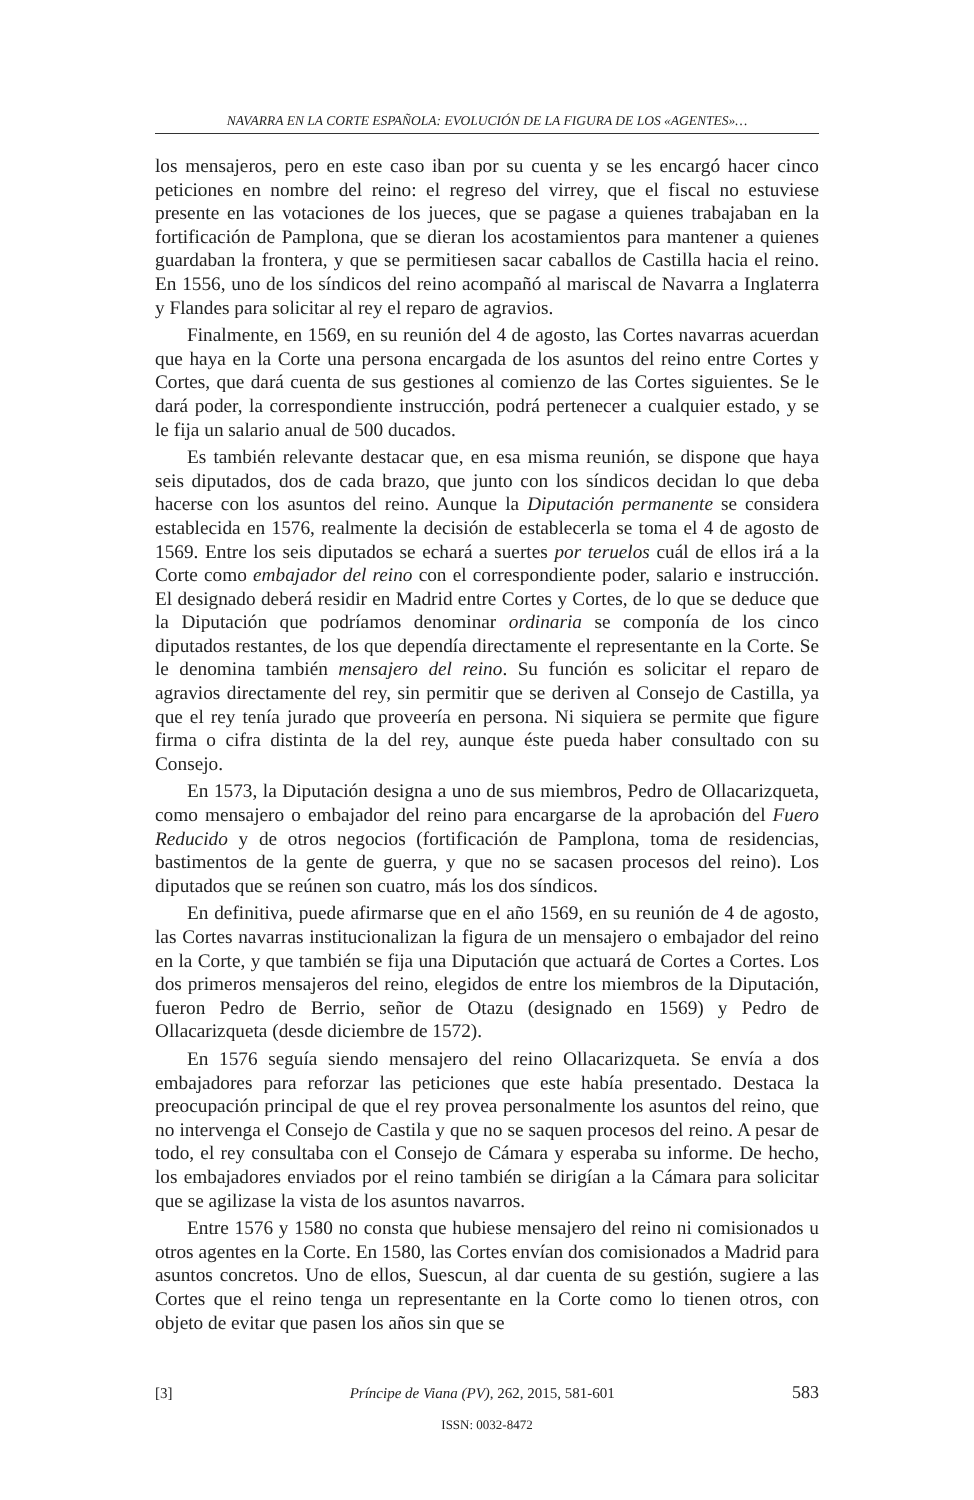NAVARRA EN LA CORTE ESPAÑOLA: EVOLUCIÓN DE LA FIGURA DE LOS «AGENTES»…
los mensajeros, pero en este caso iban por su cuenta y se les encargó hacer cinco peticiones en nombre del reino: el regreso del virrey, que el fiscal no estuviese presente en las votaciones de los jueces, que se pagase a quienes trabajaban en la fortificación de Pamplona, que se dieran los acostamientos para mantener a quienes guardaban la frontera, y que se permitiesen sacar caballos de Castilla hacia el reino. En 1556, uno de los síndicos del reino acompañó al mariscal de Navarra a Inglaterra y Flandes para solicitar al rey el reparo de agravios.
Finalmente, en 1569, en su reunión del 4 de agosto, las Cortes navarras acuerdan que haya en la Corte una persona encargada de los asuntos del reino entre Cortes y Cortes, que dará cuenta de sus gestiones al comienzo de las Cortes siguientes. Se le dará poder, la correspondiente instrucción, podrá pertenecer a cualquier estado, y se le fija un salario anual de 500 ducados.
Es también relevante destacar que, en esa misma reunión, se dispone que haya seis diputados, dos de cada brazo, que junto con los síndicos decidan lo que deba hacerse con los asuntos del reino. Aunque la Diputación permanente se considera establecida en 1576, realmente la decisión de establecerla se toma el 4 de agosto de 1569. Entre los seis diputados se echará a suertes por teruelos cuál de ellos irá a la Corte como embajador del reino con el correspondiente poder, salario e instrucción. El designado deberá residir en Madrid entre Cortes y Cortes, de lo que se deduce que la Diputación que podríamos denominar ordinaria se componía de los cinco diputados restantes, de los que dependía directamente el representante en la Corte. Se le denomina también mensajero del reino. Su función es solicitar el reparo de agravios directamente del rey, sin permitir que se deriven al Consejo de Castilla, ya que el rey tenía jurado que proveería en persona. Ni siquiera se permite que figure firma o cifra distinta de la del rey, aunque éste pueda haber consultado con su Consejo.
En 1573, la Diputación designa a uno de sus miembros, Pedro de Ollacarizqueta, como mensajero o embajador del reino para encargarse de la aprobación del Fuero Reducido y de otros negocios (fortificación de Pamplona, toma de residencias, bastimentos de la gente de guerra, y que no se sacasen procesos del reino). Los diputados que se reúnen son cuatro, más los dos síndicos.
En definitiva, puede afirmarse que en el año 1569, en su reunión de 4 de agosto, las Cortes navarras institucionalizan la figura de un mensajero o embajador del reino en la Corte, y que también se fija una Diputación que actuará de Cortes a Cortes. Los dos primeros mensajeros del reino, elegidos de entre los miembros de la Diputación, fueron Pedro de Berrio, señor de Otazu (designado en 1569) y Pedro de Ollacarizqueta (desde diciembre de 1572).
En 1576 seguía siendo mensajero del reino Ollacarizqueta. Se envía a dos embajadores para reforzar las peticiones que este había presentado. Destaca la preocupación principal de que el rey provea personalmente los asuntos del reino, que no intervenga el Consejo de Castila y que no se saquen procesos del reino. A pesar de todo, el rey consultaba con el Consejo de Cámara y esperaba su informe. De hecho, los embajadores enviados por el reino también se dirigían a la Cámara para solicitar que se agilizase la vista de los asuntos navarros.
Entre 1576 y 1580 no consta que hubiese mensajero del reino ni comisionados u otros agentes en la Corte. En 1580, las Cortes envían dos comisionados a Madrid para asuntos concretos. Uno de ellos, Suescun, al dar cuenta de su gestión, sugiere a las Cortes que el reino tenga un representante en la Corte como lo tienen otros, con objeto de evitar que pasen los años sin que se
[3] Príncipe de Viana (PV), 262, 2015, 581-601 583
ISSN: 0032-8472